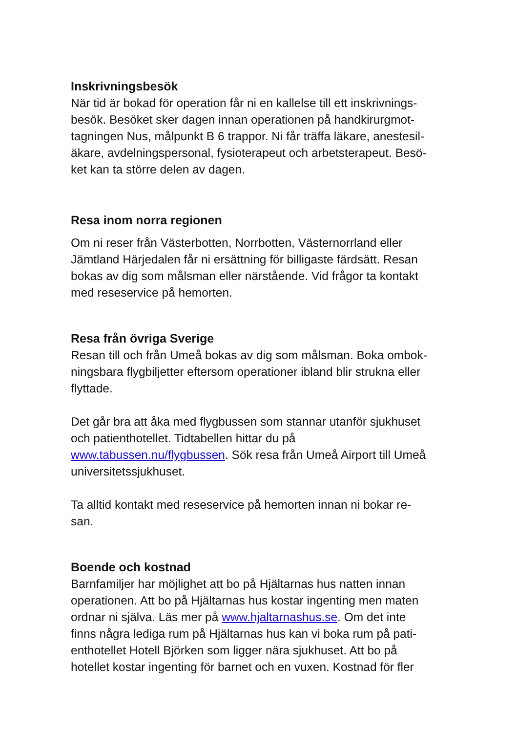Inskrivningsbesök
När tid är bokad för operation får ni en kallelse till ett inskrivnings-
besök. Besöket sker dagen innan operationen på handkirurgmot-
tagningen Nus, målpunkt B 6 trappor. Ni får träffa läkare, anestesil-
äkare, avdelningspersonal, fysioterapeut och arbetsterapeut. Besö-
ket kan ta större delen av dagen.
Resa inom norra regionen
Om ni reser från Västerbotten, Norrbotten, Västernorrland eller
Jämtland Härjedalen får ni ersättning för billigaste färdsätt. Resan
bokas av dig som målsman eller närstående. Vid frågor ta kontakt
med reseservice på hemorten.
Resa från övriga Sverige
Resan till och från Umeå bokas av dig som målsman. Boka ombok-
ningsbara flygbiljetter eftersom operationer ibland blir strukna eller
flyttade.
Det går bra att åka med flygbussen som stannar utanför sjukhuset
och patienthotellet. Tidtabellen hittar du på
www.tabussen.nu/flygbussen. Sök resa från Umeå Airport till Umeå
universitetssjukhuset.
Ta alltid kontakt med reseservice på hemorten innan ni bokar re-
san.
Boende och kostnad
Barnfamiljer har möjlighet att bo på Hjältarnas hus natten innan
operationen. Att bo på Hjältarnas hus kostar ingenting men maten
ordnar ni själva. Läs mer på www.hjaltarnashus.se. Om det inte
finns några lediga rum på Hjältarnas hus kan vi boka rum på pati-
enthotellet Hotell Björken som ligger nära sjukhuset. Att bo på
hotellet kostar ingenting för barnet och en vuxen. Kostnad för fler